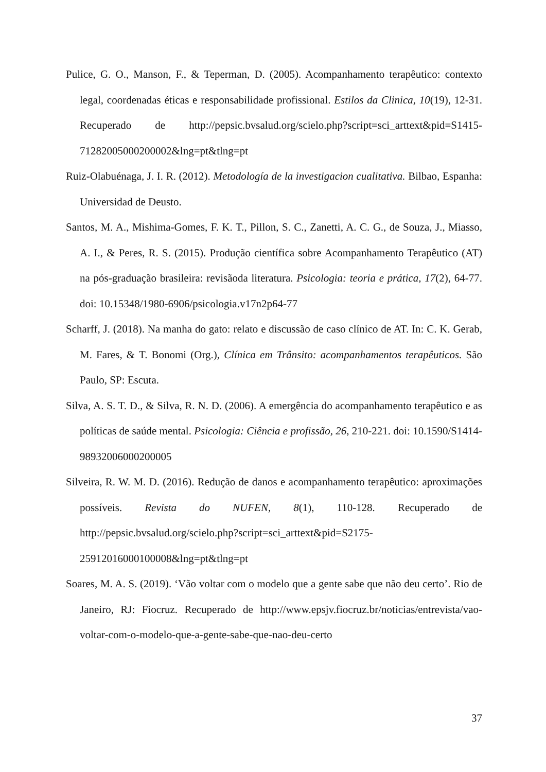Pulice, G. O., Manson, F., & Teperman, D. (2005). Acompanhamento terapêutico: contexto legal, coordenadas éticas e responsabilidade profissional. Estilos da Clinica, 10(19), 12-31. Recuperado de http://pepsic.bvsalud.org/scielo.php?script=sci_arttext&pid=S1415-71282005000200002&lng=pt&tlng=pt
Ruiz-Olabuénaga, J. I. R. (2012). Metodología de la investigacion cualitativa. Bilbao, Espanha: Universidad de Deusto.
Santos, M. A., Mishima-Gomes, F. K. T., Pillon, S. C., Zanetti, A. C. G., de Souza, J., Miasso, A. I., & Peres, R. S. (2015). Produção científica sobre Acompanhamento Terapêutico (AT) na pós-graduação brasileira: revisãoda literatura. Psicologia: teoria e prática, 17(2), 64-77. doi: 10.15348/1980-6906/psicologia.v17n2p64-77
Scharff, J. (2018). Na manha do gato: relato e discussão de caso clínico de AT. In: C. K. Gerab, M. Fares, & T. Bonomi (Org.), Clínica em Trânsito: acompanhamentos terapêuticos. São Paulo, SP: Escuta.
Silva, A. S. T. D., & Silva, R. N. D. (2006). A emergência do acompanhamento terapêutico e as políticas de saúde mental. Psicologia: Ciência e profissão, 26, 210-221. doi: 10.1590/S1414-98932006000200005
Silveira, R. W. M. D. (2016). Redução de danos e acompanhamento terapêutico: aproximações possíveis. Revista do NUFEN, 8(1), 110-128. Recuperado de http://pepsic.bvsalud.org/scielo.php?script=sci_arttext&pid=S2175-25912016000100008&lng=pt&tlng=pt
Soares, M. A. S. (2019). ‘Vão voltar com o modelo que a gente sabe que não deu certo’. Rio de Janeiro, RJ: Fiocruz. Recuperado de http://www.epsjv.fiocruz.br/noticias/entrevista/vao-voltar-com-o-modelo-que-a-gente-sabe-que-nao-deu-certo
37